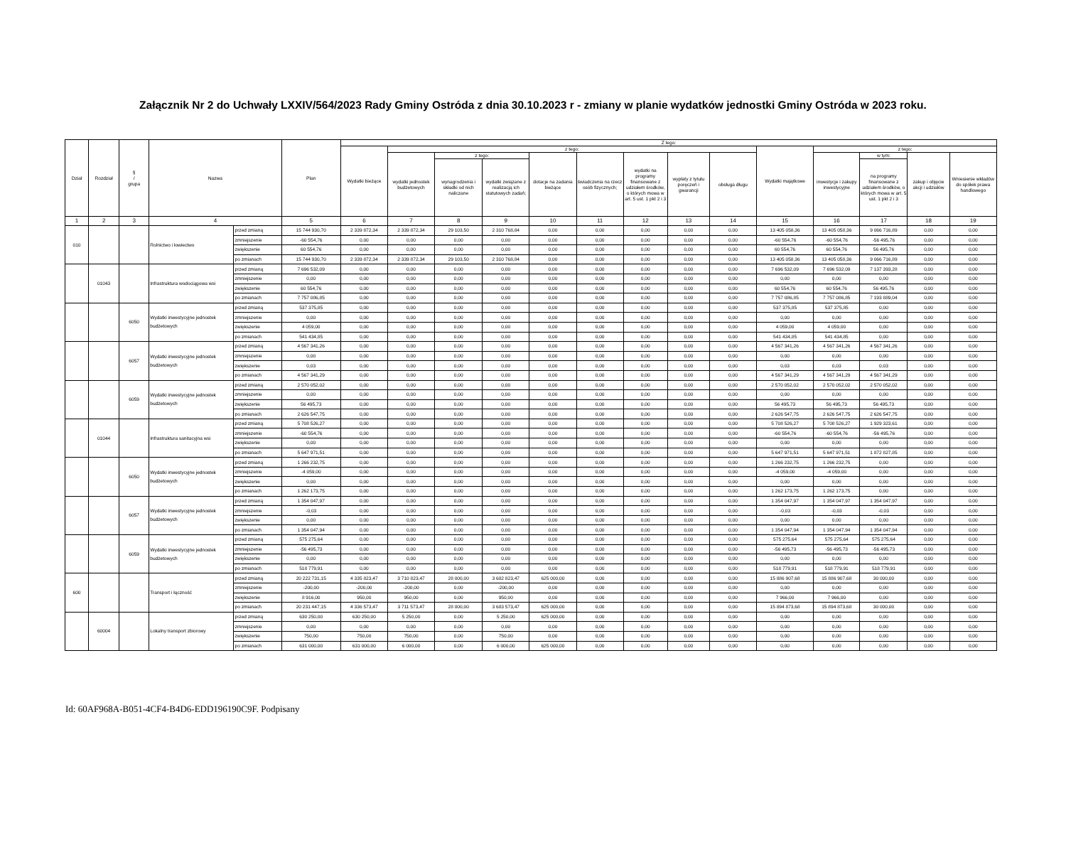Załącznik Nr 2 do Uchwały LXXIV/564/2023 Rady Gminy Ostróda z dnia 30.10.2023 r - zmiany w planie wydatków jednostki Gminy Ostróda w 2023 roku.
| Dział | Rozdział | § / grupa | Nazwa | | Plan | Z tego: | | | | | | | | | | | | | |
| --- | --- | --- | --- | --- | --- | --- | --- | --- | --- | --- | --- | --- | --- | --- | --- | --- | --- | --- | --- |
| | | | | | | Wydatki bieżące | z tego: | | | | | | | | Wydatki majątkowe | z tego: | | | |
| | | | | | | | wydatki jednostek budżetowych | z tego: | | dotacje na zadania bieżące | świadczenia na rzecz osób fizycznych; | wydatki na programy finansowane z udziałem środków, o których mowa w art. 5 ust. 1 pkt 2 i 3 | wypłaty z tytułu poręczeń i gwarancji | obsługa długu | | inwestycje i zakupy inwestycyjne | w tym: | zakup i objęcie akcji i udziałów | Wniesienie wkładów do spółek prawa handlowego |
| | | | | | | | | wynagrodzenia i składki od nich naliczane | wydatki związane z realizacją ich statutowych zadań; | | | | | | | | na programy finansowane z udziałem środków, o których mowa w art. 5 ust. 1 pkt 2 i 3 | | |
| 1 | 2 | 3 | 4 | | 5 | 6 | 7 | 8 | 9 | 10 | 11 | 12 | 13 | 14 | 15 | 16 | 17 | 18 | 19 |
| 010 | | | Rolnictwo i łowiectwo | przed zmianą | 15 744 930,70 | 2 339 872,34 | 2 339 872,34 | 29 103,50 | 2 310 768,84 | 0,00 | 0,00 | 0,00 | 0,00 | 0,00 | 13 405 058,36 | 13 405 058,36 | 9 066 716,89 | 0,00 | 0,00 |
| | | | | zmniejszenie | -60 554,76 | 0,00 | 0,00 | 0,00 | 0,00 | 0,00 | 0,00 | 0,00 | 0,00 | 0,00 | -60 554,76 | -60 554,76 | -56 495,76 | 0,00 | 0,00 |
| | | | | zwiększenie | 60 554,76 | 0,00 | 0,00 | 0,00 | 0,00 | 0,00 | 0,00 | 0,00 | 0,00 | 0,00 | 60 554,76 | 60 554,76 | 56 495,76 | 0,00 | 0,00 |
| | | | | po zmianach | 15 744 930,70 | 2 339 872,34 | 2 339 872,34 | 29 103,50 | 2 310 768,84 | 0,00 | 0,00 | 0,00 | 0,00 | 0,00 | 13 405 058,36 | 13 405 058,36 | 9 066 716,89 | 0,00 | 0,00 |
| | 01043 | | Infrastruktura wodociągowa wsi | przed zmianą | 7 696 532,09 | 0,00 | 0,00 | 0,00 | 0,00 | 0,00 | 0,00 | 0,00 | 0,00 | 0,00 | 7 696 532,09 | 7 696 532,09 | 7 137 393,28 | 0,00 | 0,00 |
| | | | | zmniejszenie | 0,00 | 0,00 | 0,00 | 0,00 | 0,00 | 0,00 | 0,00 | 0,00 | 0,00 | 0,00 | 0,00 | 0,00 | 0,00 | 0,00 | 0,00 |
| | | | | zwiększenie | 60 554,76 | 0,00 | 0,00 | 0,00 | 0,00 | 0,00 | 0,00 | 0,00 | 0,00 | 0,00 | 60 554,76 | 60 554,76 | 56 495,76 | 0,00 | 0,00 |
| | | | | po zmianach | 7 757 086,85 | 0,00 | 0,00 | 0,00 | 0,00 | 0,00 | 0,00 | 0,00 | 0,00 | 0,00 | 7 757 086,85 | 7 757 086,85 | 7 193 889,04 | 0,00 | 0,00 |
| | | 6050 | Wydatki inwestycyjne jednostek budżetowych | przed zmianą | 537 375,85 | 0,00 | 0,00 | 0,00 | 0,00 | 0,00 | 0,00 | 0,00 | 0,00 | 0,00 | 537 375,85 | 537 375,85 | 0,00 | 0,00 | 0,00 |
| | | | | zmniejszenie | 0,00 | 0,00 | 0,00 | 0,00 | 0,00 | 0,00 | 0,00 | 0,00 | 0,00 | 0,00 | 0,00 | 0,00 | 0,00 | 0,00 | 0,00 |
| | | | | zwiększenie | 4 059,00 | 0,00 | 0,00 | 0,00 | 0,00 | 0,00 | 0,00 | 0,00 | 0,00 | 0,00 | 4 059,00 | 4 059,00 | 0,00 | 0,00 | 0,00 |
| | | | | po zmianach | 541 434,85 | 0,00 | 0,00 | 0,00 | 0,00 | 0,00 | 0,00 | 0,00 | 0,00 | 0,00 | 541 434,85 | 541 434,85 | 0,00 | 0,00 | 0,00 |
| | | 6057 | Wydatki inwestycyjne jednostek budżetowych | przed zmianą | 4 567 341,26 | 0,00 | 0,00 | 0,00 | 0,00 | 0,00 | 0,00 | 0,00 | 0,00 | 0,00 | 4 567 341,26 | 4 567 341,26 | 4 567 341,26 | 0,00 | 0,00 |
| | | | | zmniejszenie | 0,00 | 0,00 | 0,00 | 0,00 | 0,00 | 0,00 | 0,00 | 0,00 | 0,00 | 0,00 | 0,00 | 0,00 | 0,00 | 0,00 | 0,00 |
| | | | | zwiększenie | 0,03 | 0,00 | 0,00 | 0,00 | 0,00 | 0,00 | 0,00 | 0,00 | 0,00 | 0,00 | 0,03 | 0,03 | 0,03 | 0,00 | 0,00 |
| | | | | po zmianach | 4 567 341,29 | 0,00 | 0,00 | 0,00 | 0,00 | 0,00 | 0,00 | 0,00 | 0,00 | 0,00 | 4 567 341,29 | 4 567 341,29 | 4 567 341,29 | 0,00 | 0,00 |
| | | 6059 | Wydatki inwestycyjne jednostek budżetowych | przed zmianą | 2 570 052,02 | 0,00 | 0,00 | 0,00 | 0,00 | 0,00 | 0,00 | 0,00 | 0,00 | 0,00 | 2 570 052,02 | 2 570 052,02 | 2 570 052,02 | 0,00 | 0,00 |
| | | | | zmniejszenie | 0,00 | 0,00 | 0,00 | 0,00 | 0,00 | 0,00 | 0,00 | 0,00 | 0,00 | 0,00 | 0,00 | 0,00 | 0,00 | 0,00 | 0,00 |
| | | | | zwiększenie | 56 495,73 | 0,00 | 0,00 | 0,00 | 0,00 | 0,00 | 0,00 | 0,00 | 0,00 | 0,00 | 56 495,73 | 56 495,73 | 56 495,73 | 0,00 | 0,00 |
| | | | | po zmianach | 2 626 547,75 | 0,00 | 0,00 | 0,00 | 0,00 | 0,00 | 0,00 | 0,00 | 0,00 | 0,00 | 2 626 547,75 | 2 626 547,75 | 2 626 547,75 | 0,00 | 0,00 |
| | 01044 | | Infrastruktura sanitacyjna wsi | przed zmianą | 5 708 526,27 | 0,00 | 0,00 | 0,00 | 0,00 | 0,00 | 0,00 | 0,00 | 0,00 | 0,00 | 5 708 526,27 | 5 708 526,27 | 1 929 323,61 | 0,00 | 0,00 |
| | | | | zmniejszenie | -60 554,76 | 0,00 | 0,00 | 0,00 | 0,00 | 0,00 | 0,00 | 0,00 | 0,00 | 0,00 | -60 554,76 | -60 554,76 | -56 495,76 | 0,00 | 0,00 |
| | | | | zwiększenie | 0,00 | 0,00 | 0,00 | 0,00 | 0,00 | 0,00 | 0,00 | 0,00 | 0,00 | 0,00 | 0,00 | 0,00 | 0,00 | 0,00 | 0,00 |
| | | | | po zmianach | 5 647 971,51 | 0,00 | 0,00 | 0,00 | 0,00 | 0,00 | 0,00 | 0,00 | 0,00 | 0,00 | 5 647 971,51 | 5 647 971,51 | 1 872 827,85 | 0,00 | 0,00 |
| | | 6050 | Wydatki inwestycyjne jednostek budżetowych | przed zmianą | 1 266 232,75 | 0,00 | 0,00 | 0,00 | 0,00 | 0,00 | 0,00 | 0,00 | 0,00 | 0,00 | 1 266 232,75 | 1 266 232,75 | 0,00 | 0,00 | 0,00 |
| | | | | zmniejszenie | -4 059,00 | 0,00 | 0,00 | 0,00 | 0,00 | 0,00 | 0,00 | 0,00 | 0,00 | 0,00 | -4 059,00 | -4 059,00 | 0,00 | 0,00 | 0,00 |
| | | | | zwiększenie | 0,00 | 0,00 | 0,00 | 0,00 | 0,00 | 0,00 | 0,00 | 0,00 | 0,00 | 0,00 | 0,00 | 0,00 | 0,00 | 0,00 | 0,00 |
| | | | | po zmianach | 1 262 173,75 | 0,00 | 0,00 | 0,00 | 0,00 | 0,00 | 0,00 | 0,00 | 0,00 | 0,00 | 1 262 173,75 | 1 262 173,75 | 0,00 | 0,00 | 0,00 |
| | | 6057 | Wydatki inwestycyjne jednostek budżetowych | przed zmianą | 1 354 047,97 | 0,00 | 0,00 | 0,00 | 0,00 | 0,00 | 0,00 | 0,00 | 0,00 | 0,00 | 1 354 047,97 | 1 354 047,97 | 1 354 047,97 | 0,00 | 0,00 |
| | | | | zmniejszenie | -0,03 | 0,00 | 0,00 | 0,00 | 0,00 | 0,00 | 0,00 | 0,00 | 0,00 | 0,00 | -0,03 | -0,03 | -0,03 | 0,00 | 0,00 |
| | | | | zwiększenie | 0,00 | 0,00 | 0,00 | 0,00 | 0,00 | 0,00 | 0,00 | 0,00 | 0,00 | 0,00 | 0,00 | 0,00 | 0,00 | 0,00 | 0,00 |
| | | | | po zmianach | 1 354 047,94 | 0,00 | 0,00 | 0,00 | 0,00 | 0,00 | 0,00 | 0,00 | 0,00 | 0,00 | 1 354 047,94 | 1 354 047,94 | 1 354 047,94 | 0,00 | 0,00 |
| | | 6059 | Wydatki inwestycyjne jednostek budżetowych | przed zmianą | 575 275,64 | 0,00 | 0,00 | 0,00 | 0,00 | 0,00 | 0,00 | 0,00 | 0,00 | 0,00 | 575 275,64 | 575 275,64 | 575 275,64 | 0,00 | 0,00 |
| | | | | zmniejszenie | -56 495,73 | 0,00 | 0,00 | 0,00 | 0,00 | 0,00 | 0,00 | 0,00 | 0,00 | 0,00 | -56 495,73 | -56 495,73 | -56 495,73 | 0,00 | 0,00 |
| | | | | zwiększenie | 0,00 | 0,00 | 0,00 | 0,00 | 0,00 | 0,00 | 0,00 | 0,00 | 0,00 | 0,00 | 0,00 | 0,00 | 0,00 | 0,00 | 0,00 |
| | | | | po zmianach | 518 779,91 | 0,00 | 0,00 | 0,00 | 0,00 | 0,00 | 0,00 | 0,00 | 0,00 | 0,00 | 518 779,91 | 518 779,91 | 518 779,91 | 0,00 | 0,00 |
| 600 | | | Transport i łączność | przed zmianą | 20 222 731,15 | 4 335 823,47 | 3 710 823,47 | 28 000,00 | 3 682 823,47 | 625 000,00 | 0,00 | 0,00 | 0,00 | 0,00 | 15 886 907,68 | 15 886 907,68 | 30 000,00 | 0,00 | 0,00 |
| | | | | zmniejszenie | -200,00 | -200,00 | -200,00 | 0,00 | -200,00 | 0,00 | 0,00 | 0,00 | 0,00 | 0,00 | 0,00 | 0,00 | 0,00 | 0,00 | 0,00 |
| | | | | zwiększenie | 8 916,00 | 950,00 | 950,00 | 0,00 | 950,00 | 0,00 | 0,00 | 0,00 | 0,00 | 0,00 | 7 966,00 | 7 966,00 | 0,00 | 0,00 | 0,00 |
| | | | | po zmianach | 20 231 447,15 | 4 336 573,47 | 3 711 573,47 | 28 000,00 | 3 683 573,47 | 625 000,00 | 0,00 | 0,00 | 0,00 | 0,00 | 15 894 873,68 | 15 894 873,68 | 30 000,00 | 0,00 | 0,00 |
| | 60004 | | Lokalny transport zbiorowy | przed zmianą | 630 250,00 | 630 250,00 | 5 250,00 | 0,00 | 5 250,00 | 625 000,00 | 0,00 | 0,00 | 0,00 | 0,00 | 0,00 | 0,00 | 0,00 | 0,00 | 0,00 |
| | | | | zmniejszenie | 0,00 | 0,00 | 0,00 | 0,00 | 0,00 | 0,00 | 0,00 | 0,00 | 0,00 | 0,00 | 0,00 | 0,00 | 0,00 | 0,00 | 0,00 |
| | | | | zwiększenie | 750,00 | 750,00 | 750,00 | 0,00 | 750,00 | 0,00 | 0,00 | 0,00 | 0,00 | 0,00 | 0,00 | 0,00 | 0,00 | 0,00 | 0,00 |
| | | | | po zmianach | 631 000,00 | 631 000,00 | 6 000,00 | 0,00 | 6 000,00 | 625 000,00 | 0,00 | 0,00 | 0,00 | 0,00 | 0,00 | 0,00 | 0,00 | 0,00 | 0,00 |
Id: 60AF968A-B051-4CF4-B4D6-EDD196190C9F. Podpisany